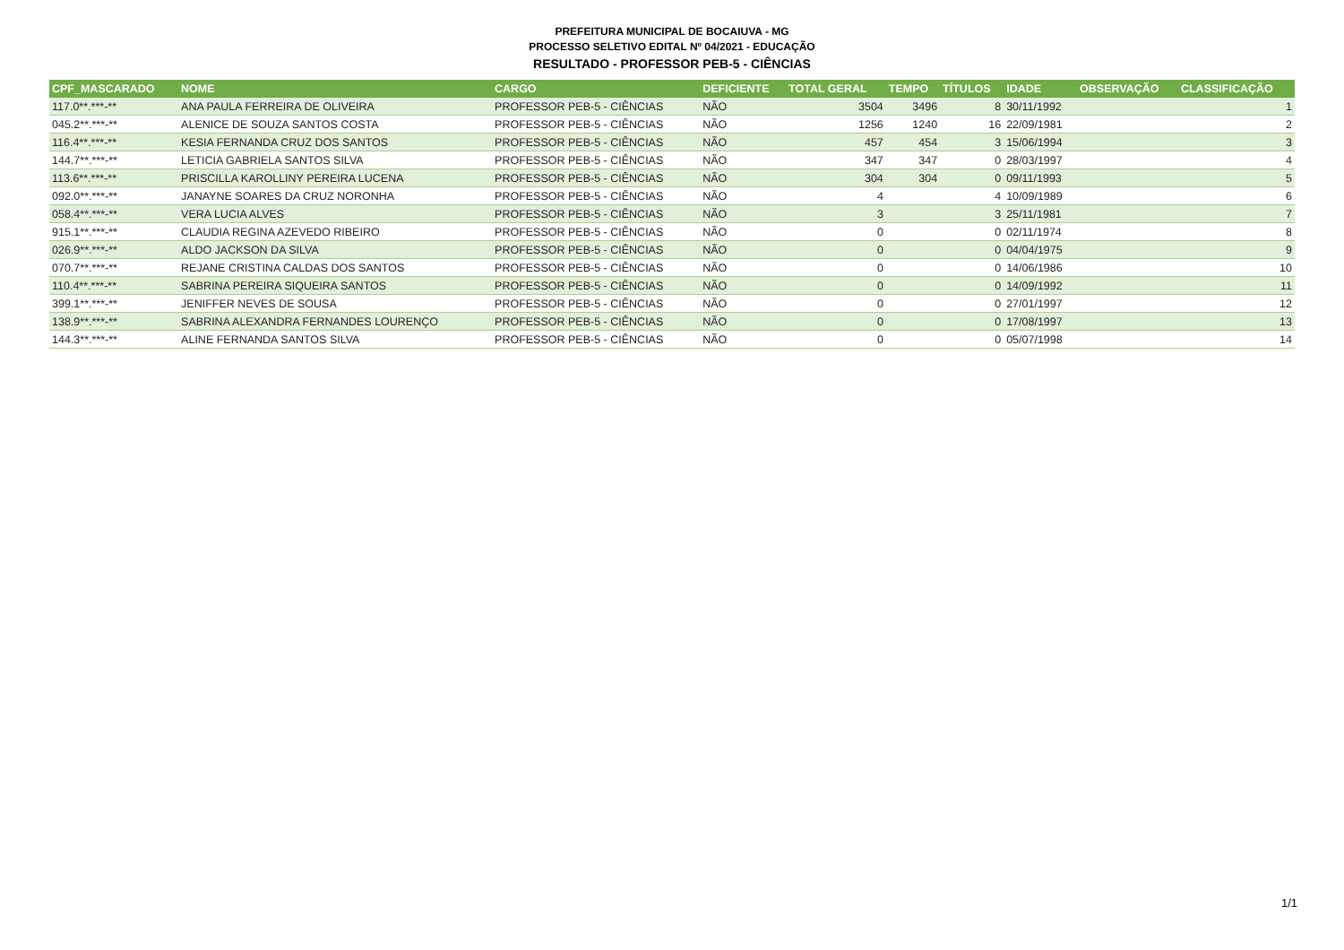PREFEITURA MUNICIPAL DE BOCAIUVA - MG
PROCESSO SELETIVO EDITAL Nº 04/2021 - EDUCAÇÃO
RESULTADO - PROFESSOR PEB-5 - CIÊNCIAS
| CPF_MASCARADO | NOME | CARGO | DEFICIENTE | TOTAL GERAL | TEMPO | TÍTULOS | IDADE | OBSERVAÇÃO | CLASSIFICAÇÃO |
| --- | --- | --- | --- | --- | --- | --- | --- | --- | --- |
| 117.0**.***-** | ANA PAULA FERREIRA DE OLIVEIRA | PROFESSOR PEB-5 - CIÊNCIAS | NÃO | 3504 | 3496 | 8 | 30/11/1992 | | 1 |
| 045.2**.***-** | ALENICE DE SOUZA SANTOS COSTA | PROFESSOR PEB-5 - CIÊNCIAS | NÃO | 1256 | 1240 | 16 | 22/09/1981 | | 2 |
| 116.4**.***-** | KESIA FERNANDA CRUZ DOS SANTOS | PROFESSOR PEB-5 - CIÊNCIAS | NÃO | 457 | 454 | 3 | 15/06/1994 | | 3 |
| 144.7**.***-** | LETICIA GABRIELA SANTOS SILVA | PROFESSOR PEB-5 - CIÊNCIAS | NÃO | 347 | 347 | 0 | 28/03/1997 | | 4 |
| 113.6**.***-** | PRISCILLA KAROLLINY PEREIRA LUCENA | PROFESSOR PEB-5 - CIÊNCIAS | NÃO | 304 | 304 | 0 | 09/11/1993 | | 5 |
| 092.0**.***-** | JANAYNE SOARES DA CRUZ NORONHA | PROFESSOR PEB-5 - CIÊNCIAS | NÃO | 4 | | 4 | 10/09/1989 | | 6 |
| 058.4**.***-** | VERA LUCIA ALVES | PROFESSOR PEB-5 - CIÊNCIAS | NÃO | 3 | | 3 | 25/11/1981 | | 7 |
| 915.1**.***-** | CLAUDIA REGINA AZEVEDO RIBEIRO | PROFESSOR PEB-5 - CIÊNCIAS | NÃO | 0 | | 0 | 02/11/1974 | | 8 |
| 026.9**.***-** | ALDO JACKSON DA SILVA | PROFESSOR PEB-5 - CIÊNCIAS | NÃO | 0 | | 0 | 04/04/1975 | | 9 |
| 070.7**.***-** | REJANE CRISTINA CALDAS DOS SANTOS | PROFESSOR PEB-5 - CIÊNCIAS | NÃO | 0 | | 0 | 14/06/1986 | | 10 |
| 110.4**.***-** | SABRINA PEREIRA SIQUEIRA SANTOS | PROFESSOR PEB-5 - CIÊNCIAS | NÃO | 0 | | 0 | 14/09/1992 | | 11 |
| 399.1**.***-** | JENIFFER NEVES DE SOUSA | PROFESSOR PEB-5 - CIÊNCIAS | NÃO | 0 | | 0 | 27/01/1997 | | 12 |
| 138.9**.***-** | SABRINA ALEXANDRA FERNANDES LOURENÇO | PROFESSOR PEB-5 - CIÊNCIAS | NÃO | 0 | | 0 | 17/08/1997 | | 13 |
| 144.3**.***-** | ALINE FERNANDA SANTOS SILVA | PROFESSOR PEB-5 - CIÊNCIAS | NÃO | 0 | | 0 | 05/07/1998 | | 14 |
1/1